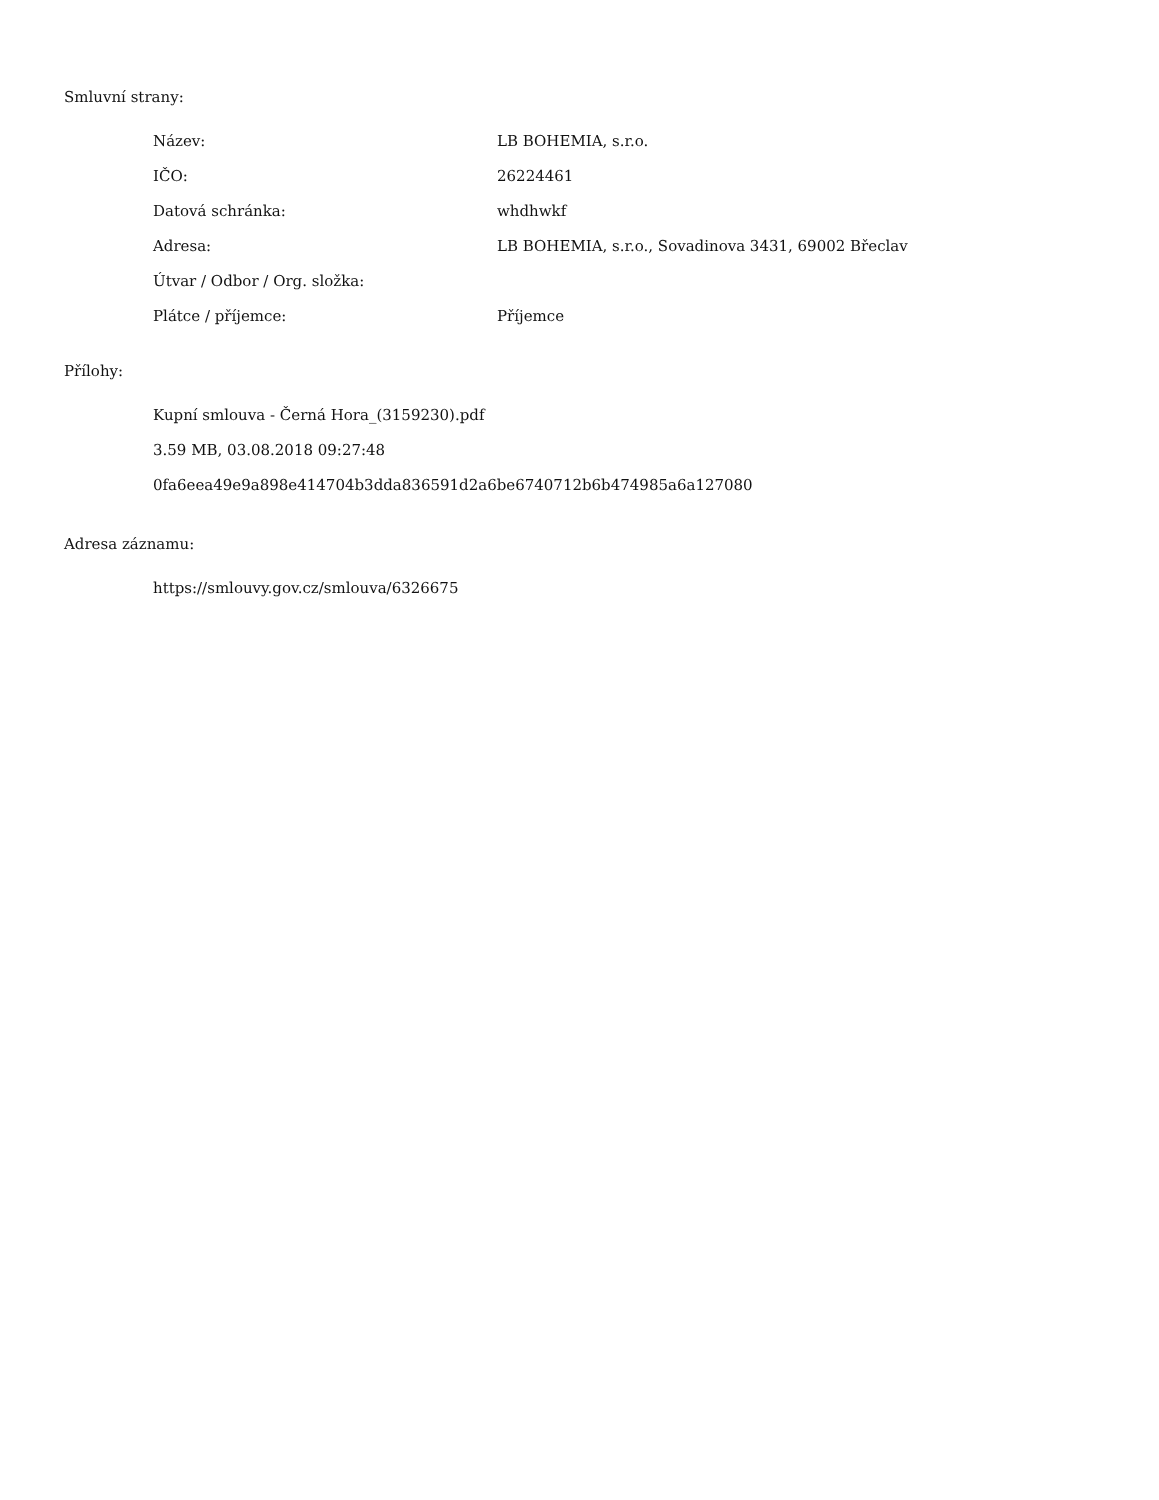Smluvní strany:
| Název: | LB BOHEMIA, s.r.o. |
| IČO: | 26224461 |
| Datová schránka: | whdhwkf |
| Adresa: | LB BOHEMIA, s.r.o., Sovadinova 3431, 69002 Břeclav |
| Útvar / Odbor / Org. složka: | |
| Plátce / příjemce: | Příjemce |
Přílohy:
Kupní smlouva - Černá Hora_(3159230).pdf
3.59 MB, 03.08.2018 09:27:48
0fa6eea49e9a898e414704b3dda836591d2a6be6740712b6b474985a6a127080
Adresa záznamu:
https://smlouvy.gov.cz/smlouva/6326675